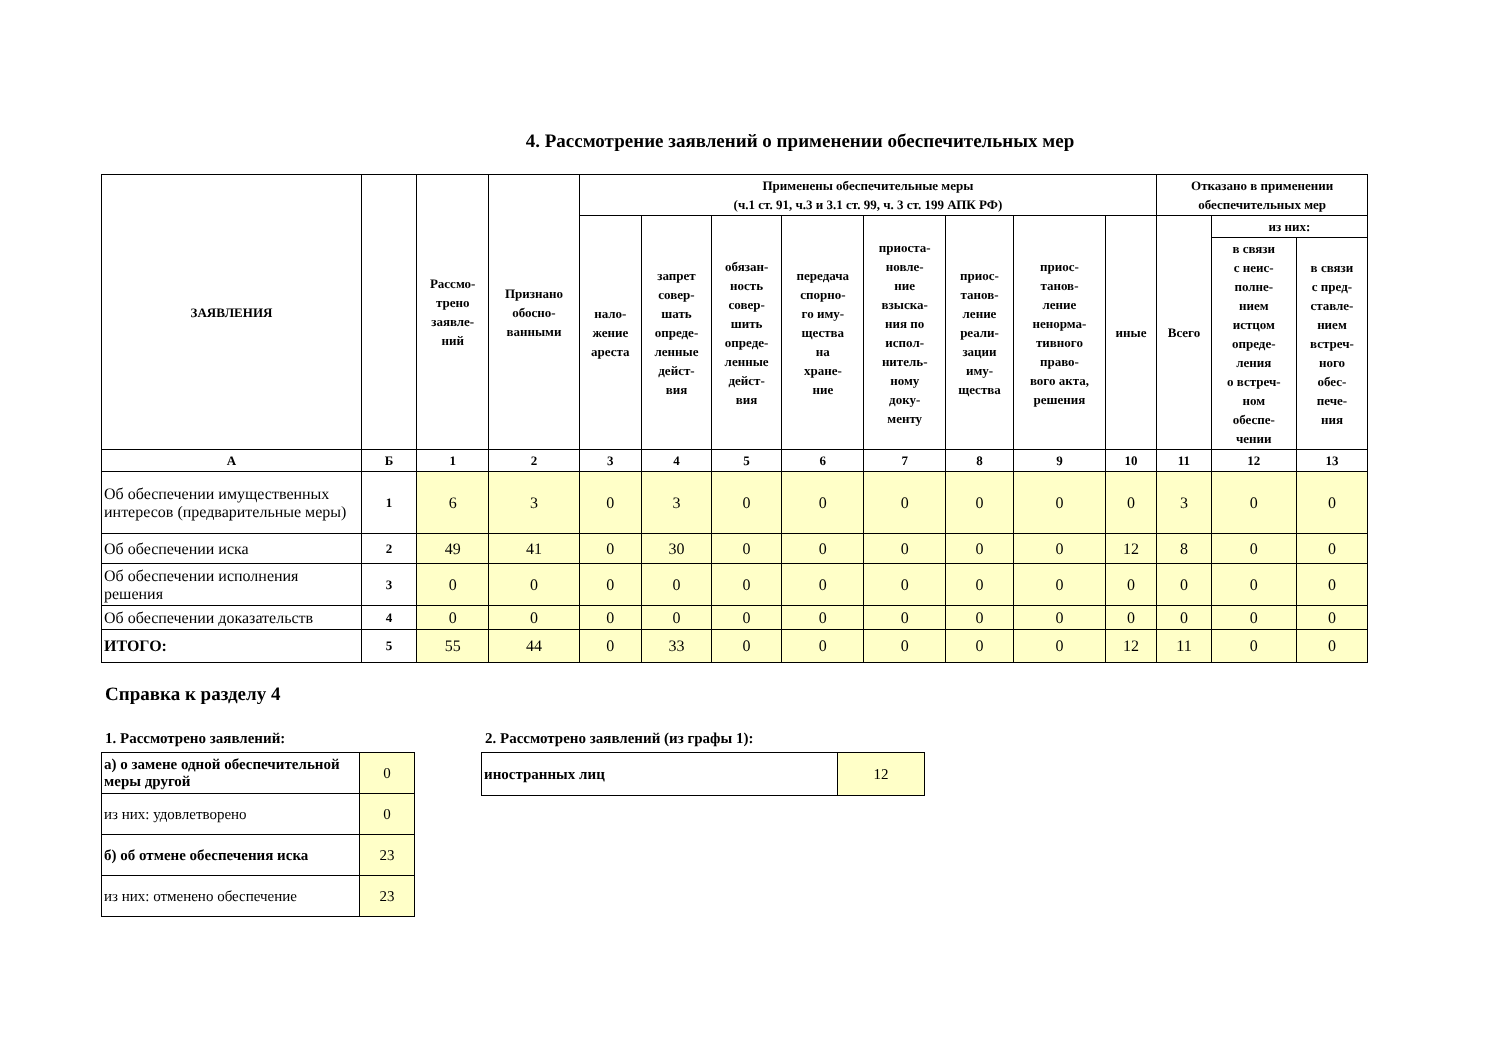4. Рассмотрение заявлений о применении обеспечительных мер
| ЗАЯВЛЕНИЯ | | Рассмо- трено заявле- ний | Признано обосно- ванными | Применены обеспечительные меры (ч.1 ст. 91, ч.3 и 3.1 ст. 99, ч. 3 ст. 199 АПК РФ) | | | | | | | | Отказано в применении обеспечительных мер | | |
| --- | --- | --- | --- | --- | --- | --- | --- | --- | --- | --- | --- | --- | --- | --- |
| | | | | нало- жение ареста | запрет совер- шать опреде- ленные дейст- вия | обязан- ность совер- шить опреде- ленные дейст- вия | передача спорно- го иму- щества на хране- ние | приоста- новле- ние взыска- ния по испол- нитель- ному доку- менту | приос- танов- ление реали- зации иму- щества | приос- танов- ление ненорма- тивного право- вого акта, решения | иные | Всего | из них: | |
| | | | | | | | | | | | | | в связи с неис- полне- нием истцом опреде- ления о встреч- ном обеспе- чении | в связи с пред- ставле- нием встреч- ного обес- пече- ния |
| А | Б | 1 | 2 | 3 | 4 | 5 | 6 | 7 | 8 | 9 | 10 | 11 | 12 | 13 |
| Об обеспечении имущественных интересов (предварительные меры) | 1 | 6 | 3 | 0 | 3 | 0 | 0 | 0 | 0 | 0 | 0 | 3 | 0 | 0 |
| Об обеспечении иска | 2 | 49 | 41 | 0 | 30 | 0 | 0 | 0 | 0 | 0 | 12 | 8 | 0 | 0 |
| Об обеспечении исполнения решения | 3 | 0 | 0 | 0 | 0 | 0 | 0 | 0 | 0 | 0 | 0 | 0 | 0 | 0 |
| Об обеспечении доказательств | 4 | 0 | 0 | 0 | 0 | 0 | 0 | 0 | 0 | 0 | 0 | 0 | 0 | 0 |
| ИТОГО: | 5 | 55 | 44 | 0 | 33 | 0 | 0 | 0 | 0 | 0 | 12 | 11 | 0 | 0 |
Справка к разделу 4
1. Рассмотрено заявлений:
| а) о замене одной обеспечительной меры другой | 0 |
| из них: удовлетворено | 0 |
| б) об отмене обеспечения иска | 23 |
| из них: отменено обеспечение | 23 |
2. Рассмотрено заявлений (из графы 1):
| иностранных лиц | 12 |